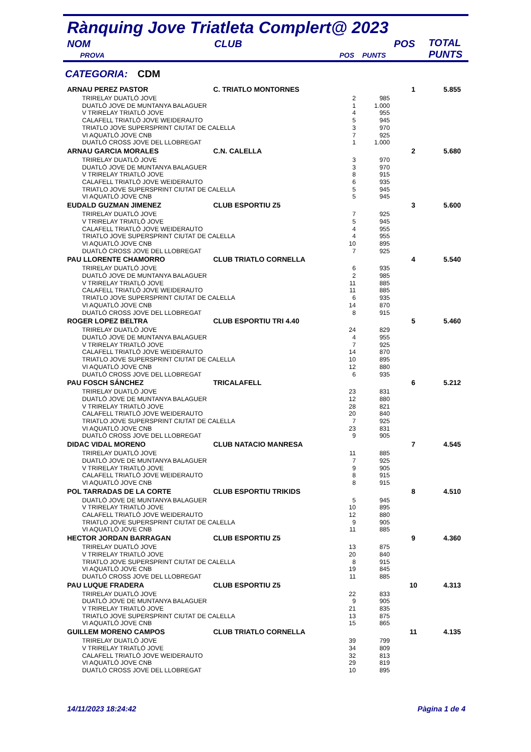Rànquing Jove Triatleta Complert@ 2023
| NOM | CLUB | | | POS | TOTAL PUNTS |
| PROVA | | POS | PUNTS | | |
CATEGORIA: CDM
| ARNAU PEREZ PASTOR | C. TRIATLO MONTORNES | | | 1 | 5.855 |
| TRIRELAY DUATLÓ JOVE | | 2 | 985 | | |
| DUATLÓ JOVE DE MUNTANYA BALAGUER | | 1 | 1.000 | | |
| V TRIRELAY TRIATLÓ JOVE | | 4 | 955 | | |
| CALAFELL TRIATLÓ JOVE WEIDERAUTO | | 5 | 945 | | |
| TRIATLO JOVE SUPERSPRINT CIUTAT DE CALELLA | | 3 | 970 | | |
| VI AQUATLÓ JOVE CNB | | 7 | 925 | | |
| DUATLÓ CROSS JOVE DEL LLOBREGAT | | 1 | 1.000 | | |
| ARNAU GARCIA MORALES | C.N. CALELLA | | | 2 | 5.680 |
| TRIRELAY DUATLÓ JOVE | | 3 | 970 | | |
| DUATLÓ JOVE DE MUNTANYA BALAGUER | | 3 | 970 | | |
| V TRIRELAY TRIATLÓ JOVE | | 8 | 915 | | |
| CALAFELL TRIATLÓ JOVE WEIDERAUTO | | 6 | 935 | | |
| TRIATLO JOVE SUPERSPRINT CIUTAT DE CALELLA | | 5 | 945 | | |
| VI AQUATLÓ JOVE CNB | | 5 | 945 | | |
| EUDALD GUZMAN JIMENEZ | CLUB ESPORTIU Z5 | | | 3 | 5.600 |
| TRIRELAY DUATLÓ JOVE | | 7 | 925 | | |
| V TRIRELAY TRIATLÓ JOVE | | 5 | 945 | | |
| CALAFELL TRIATLÓ JOVE WEIDERAUTO | | 4 | 955 | | |
| TRIATLO JOVE SUPERSPRINT CIUTAT DE CALELLA | | 4 | 955 | | |
| VI AQUATLÓ JOVE CNB | | 10 | 895 | | |
| DUATLÓ CROSS JOVE DEL LLOBREGAT | | 7 | 925 | | |
| PAU LLORENTE CHAMORRO | CLUB TRIATLO CORNELLA | | | 4 | 5.540 |
| TRIRELAY DUATLÓ JOVE | | 6 | 935 | | |
| DUATLÓ JOVE DE MUNTANYA BALAGUER | | 2 | 985 | | |
| V TRIRELAY TRIATLÓ JOVE | | 11 | 885 | | |
| CALAFELL TRIATLÓ JOVE WEIDERAUTO | | 11 | 885 | | |
| TRIATLO JOVE SUPERSPRINT CIUTAT DE CALELLA | | 6 | 935 | | |
| VI AQUATLÓ JOVE CNB | | 14 | 870 | | |
| DUATLÓ CROSS JOVE DEL LLOBREGAT | | 8 | 915 | | |
| ROGER LOPEZ BELTRA | CLUB ESPORTIU TRI 4.40 | | | 5 | 5.460 |
| TRIRELAY DUATLÓ JOVE | | 24 | 829 | | |
| DUATLÓ JOVE DE MUNTANYA BALAGUER | | 4 | 955 | | |
| V TRIRELAY TRIATLÓ JOVE | | 7 | 925 | | |
| CALAFELL TRIATLÓ JOVE WEIDERAUTO | | 14 | 870 | | |
| TRIATLO JOVE SUPERSPRINT CIUTAT DE CALELLA | | 10 | 895 | | |
| VI AQUATLÓ JOVE CNB | | 12 | 880 | | |
| DUATLÓ CROSS JOVE DEL LLOBREGAT | | 6 | 935 | | |
| PAU FOSCH SÁNCHEZ | TRICALAFELL | | | 6 | 5.212 |
| TRIRELAY DUATLÓ JOVE | | 23 | 831 | | |
| DUATLÓ JOVE DE MUNTANYA BALAGUER | | 12 | 880 | | |
| V TRIRELAY TRIATLÓ JOVE | | 28 | 821 | | |
| CALAFELL TRIATLÓ JOVE WEIDERAUTO | | 20 | 840 | | |
| TRIATLO JOVE SUPERSPRINT CIUTAT DE CALELLA | | 7 | 925 | | |
| VI AQUATLÓ JOVE CNB | | 23 | 831 | | |
| DUATLÓ CROSS JOVE DEL LLOBREGAT | | 9 | 905 | | |
| DIDAC VIDAL MORENO | CLUB NATACIO MANRESA | | | 7 | 4.545 |
| TRIRELAY DUATLÓ JOVE | | 11 | 885 | | |
| DUATLÓ JOVE DE MUNTANYA BALAGUER | | 7 | 925 | | |
| V TRIRELAY TRIATLÓ JOVE | | 9 | 905 | | |
| CALAFELL TRIATLÓ JOVE WEIDERAUTO | | 8 | 915 | | |
| VI AQUATLÓ JOVE CNB | | 8 | 915 | | |
| POL TARRADAS DE LA CORTE | CLUB ESPORTIU TRIKIDS | | | 8 | 4.510 |
| DUATLÓ JOVE DE MUNTANYA BALAGUER | | 5 | 945 | | |
| V TRIRELAY TRIATLÓ JOVE | | 10 | 895 | | |
| CALAFELL TRIATLÓ JOVE WEIDERAUTO | | 12 | 880 | | |
| TRIATLO JOVE SUPERSPRINT CIUTAT DE CALELLA | | 9 | 905 | | |
| VI AQUATLÓ JOVE CNB | | 11 | 885 | | |
| HECTOR JORDAN BARRAGAN | CLUB ESPORTIU Z5 | | | 9 | 4.360 |
| TRIRELAY DUATLÓ JOVE | | 13 | 875 | | |
| V TRIRELAY TRIATLÓ JOVE | | 20 | 840 | | |
| TRIATLO JOVE SUPERSPRINT CIUTAT DE CALELLA | | 8 | 915 | | |
| VI AQUATLÓ JOVE CNB | | 19 | 845 | | |
| DUATLÓ CROSS JOVE DEL LLOBREGAT | | 11 | 885 | | |
| PAU LUQUE FRADERA | CLUB ESPORTIU Z5 | | | 10 | 4.313 |
| TRIRELAY DUATLÓ JOVE | | 22 | 833 | | |
| DUATLÓ JOVE DE MUNTANYA BALAGUER | | 9 | 905 | | |
| V TRIRELAY TRIATLÓ JOVE | | 21 | 835 | | |
| TRIATLO JOVE SUPERSPRINT CIUTAT DE CALELLA | | 13 | 875 | | |
| VI AQUATLÓ JOVE CNB | | 15 | 865 | | |
| GUILLEM MORENO CAMPOS | CLUB TRIATLO CORNELLA | | | 11 | 4.135 |
| TRIRELAY DUATLÓ JOVE | | 39 | 799 | | |
| V TRIRELAY TRIATLÓ JOVE | | 34 | 809 | | |
| CALAFELL TRIATLÓ JOVE WEIDERAUTO | | 32 | 813 | | |
| VI AQUATLÓ JOVE CNB | | 29 | 819 | | |
| DUATLÓ CROSS JOVE DEL LLOBREGAT | | 10 | 895 | | |
14/11/2023 18:24:42 Pàgina 1 de 4